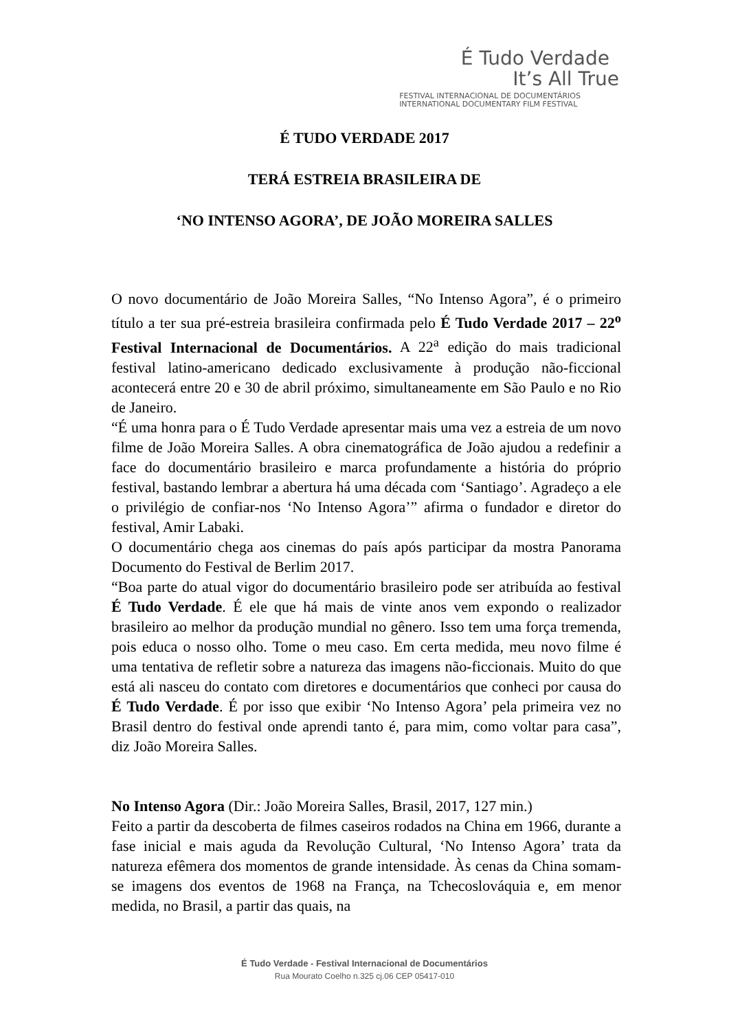É Tudo Verdade
It’s All True
FESTIVAL INTERNACIONAL DE DOCUMENTÁRIOS
INTERNATIONAL DOCUMENTARY FILM FESTIVAL
É TUDO VERDADE 2017
TERÁ ESTREIA BRASILEIRA DE
‘NO INTENSO AGORA’, DE JOÃO MOREIRA SALLES
O novo documentário de João Moreira Salles, “No Intenso Agora”, é o primeiro título a ter sua pré-estreia brasileira confirmada pelo É Tudo Verdade 2017 – 22<sup>o</sup> Festival Internacional de Documentários. A 22<sup>a</sup> edição do mais tradicional festival latino-americano dedicado exclusivamente à produção não-ficcional acontecerá entre 20 e 30 de abril próximo, simultaneamente em São Paulo e no Rio de Janeiro.
“É uma honra para o É Tudo Verdade apresentar mais uma vez a estreia de um novo filme de João Moreira Salles. A obra cinematográfica de João ajudou a redefinir a face do documentário brasileiro e marca profundamente a história do próprio festival, bastando lembrar a abertura há uma década com ‘Santiago’. Agradeço a ele o privilégio de confiar-nos ‘No Intenso Agora’” afirma o fundador e diretor do festival, Amir Labaki.
O documentário chega aos cinemas do país após participar da mostra Panorama Documento do Festival de Berlim 2017.
“Boa parte do atual vigor do documentário brasileiro pode ser atribuída ao festival É Tudo Verdade. É ele que há mais de vinte anos vem expondo o realizador brasileiro ao melhor da produção mundial no gênero. Isso tem uma força tremenda, pois educa o nosso olho. Tome o meu caso. Em certa medida, meu novo filme é uma tentativa de refletir sobre a natureza das imagens não-ficcionais. Muito do que está ali nasceu do contato com diretores e documentários que conheci por causa do É Tudo Verdade. É por isso que exibir ‘No Intenso Agora’ pela primeira vez no Brasil dentro do festival onde aprendi tanto é, para mim, como voltar para casa”, diz João Moreira Salles.
No Intenso Agora (Dir.: João Moreira Salles, Brasil, 2017, 127 min.)
Feito a partir da descoberta de filmes caseiros rodados na China em 1966, durante a fase inicial e mais aguda da Revolução Cultural, ‘No Intenso Agora’ trata da natureza efêmera dos momentos de grande intensidade. Às cenas da China somam-se imagens dos eventos de 1968 na França, na Tchecoslováquia e, em menor medida, no Brasil, a partir das quais, na
É Tudo Verdade - Festival Internacional de Documentários
Rua Mourato Coelho n.325 cj.06 CEP 05417-010